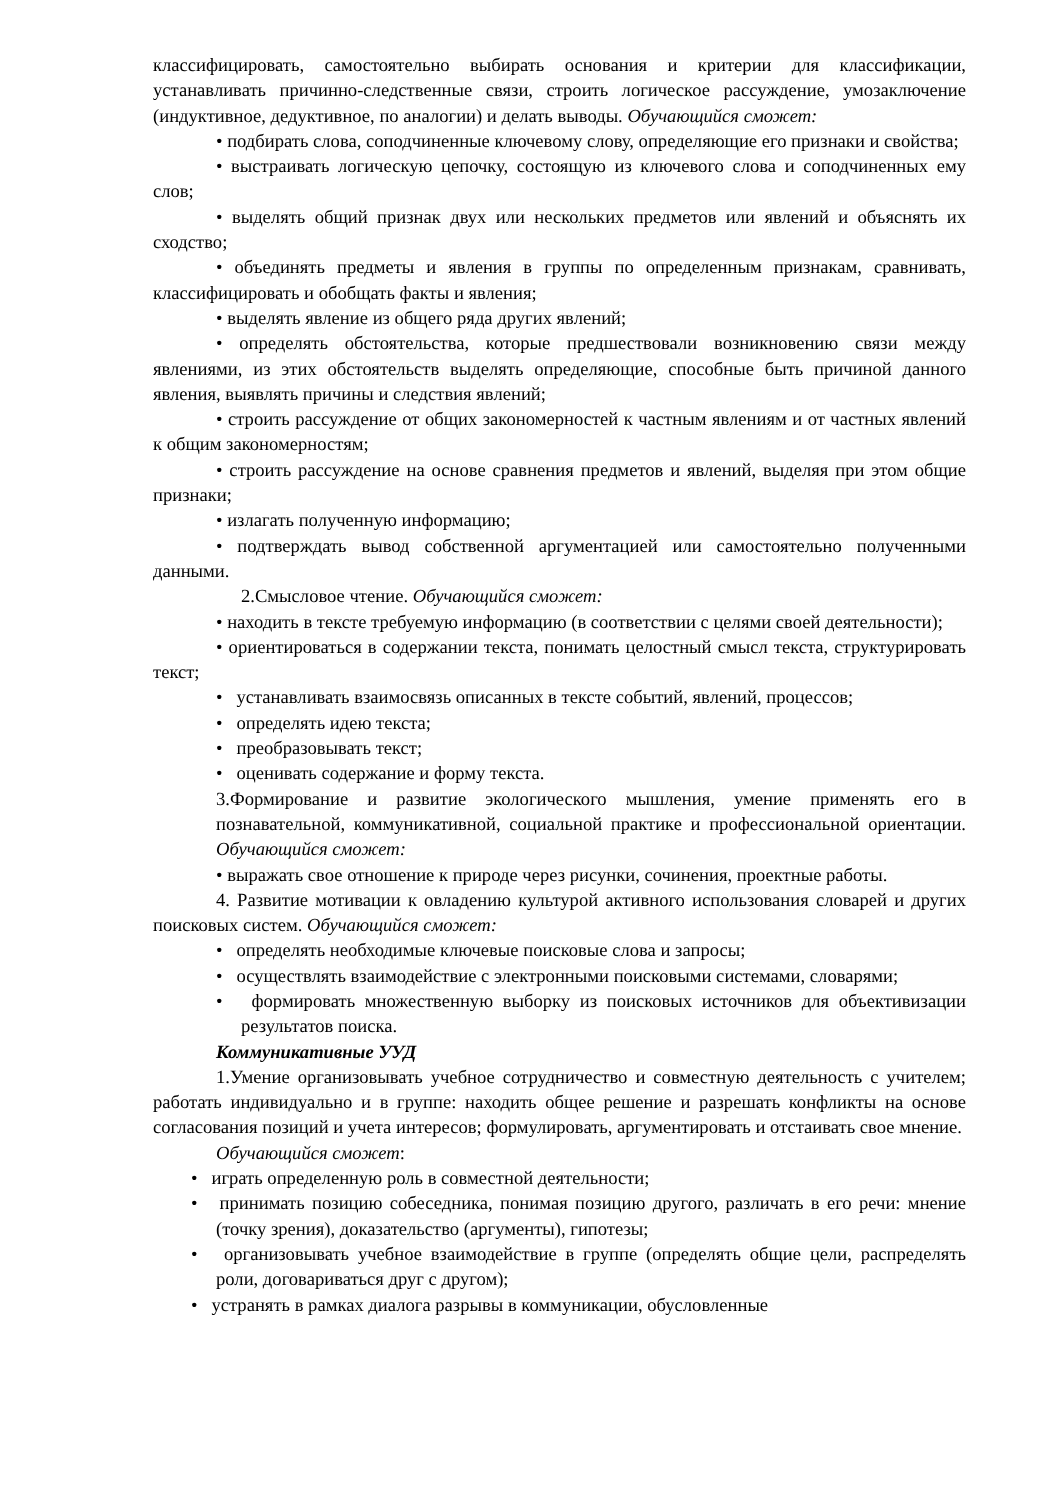классифицировать, самостоятельно выбирать основания и критерии для классификации, устанавливать причинно-следственные связи, строить логическое рассуждение, умозаключение (индуктивное, дедуктивное, по аналогии) и делать выводы. Обучающийся сможет:
• подбирать слова, соподчиненные ключевому слову, определяющие его признаки и свойства;
• выстраивать логическую цепочку, состоящую из ключевого слова и соподчиненных ему слов;
• выделять общий признак двух или нескольких предметов или явлений и объяснять их сходство;
• объединять предметы и явления в группы по определенным признакам, сравнивать, классифицировать и обобщать факты и явления;
• выделять явление из общего ряда других явлений;
• определять обстоятельства, которые предшествовали возникновению связи между явлениями, из этих обстоятельств выделять определяющие, способные быть причиной данного явления, выявлять причины и следствия явлений;
• строить рассуждение от общих закономерностей к частным явлениям и от частных явлений к общим закономерностям;
• строить рассуждение на основе сравнения предметов и явлений, выделяя при этом общие признаки;
• излагать полученную информацию;
• подтверждать вывод собственной аргументацией или самостоятельно полученными данными.
2.Смысловое чтение. Обучающийся сможет:
• находить в тексте требуемую информацию (в соответствии с целями своей деятельности);
• ориентироваться в содержании текста, понимать целостный смысл текста, структурировать текст;
• устанавливать взаимосвязь описанных в тексте событий, явлений, процессов;
• определять идею текста;
• преобразовывать текст;
• оценивать содержание и форму текста.
3.Формирование и развитие экологического мышления, умение применять его в познавательной, коммуникативной, социальной практике и профессиональной ориентации. Обучающийся сможет:
• выражать свое отношение к природе через рисунки, сочинения, проектные работы.
4. Развитие мотивации к овладению культурой активного использования словарей и других поисковых систем. Обучающийся сможет:
• определять необходимые ключевые поисковые слова и запросы;
• осуществлять взаимодействие с электронными поисковыми системами, словарями;
• формировать множественную выборку из поисковых источников для объективизации результатов поиска.
Коммуникативные УУД
1.Умение организовывать учебное сотрудничество и совместную деятельность с учителем; работать индивидуально и в группе: находить общее решение и разрешать конфликты на основе согласования позиций и учета интересов; формулировать, аргументировать и отстаивать свое мнение.
Обучающийся сможет:
• играть определенную роль в совместной деятельности;
• принимать позицию собеседника, понимая позицию другого, различать в его речи: мнение (точку зрения), доказательство (аргументы), гипотезы;
• организовывать учебное взаимодействие в группе (определять общие цели, распределять роли, договариваться друг с другом);
• устранять в рамках диалога разрывы в коммуникации, обусловленные